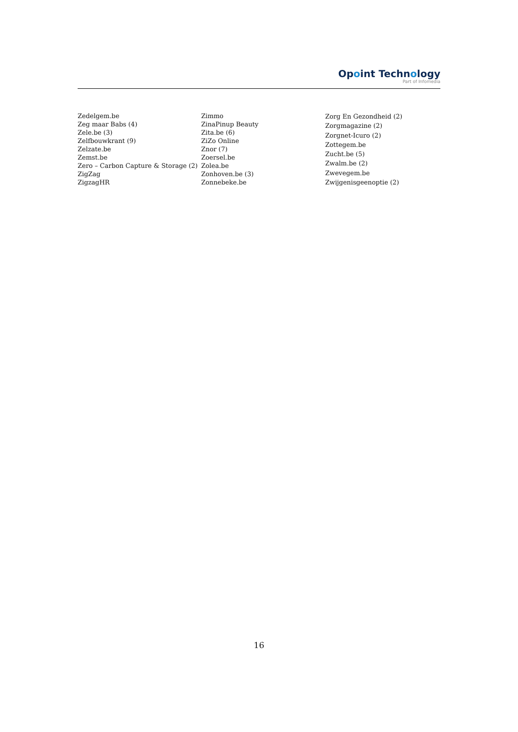Opoint Technology
Part of Infomedia
Zedelgem.be
Zeg maar Babs (4)
Zele.be (3)
Zelfbouwkrant (9)
Zelzate.be
Zemst.be
Zero – Carbon Capture & Storage (2)
ZigZag
ZigzagHR
Zimmo
ZinaPinup Beauty
Zita.be (6)
ZiZo Online
Znor (7)
Zoersel.be
Zolea.be
Zonhoven.be (3)
Zonnebeke.be
Zorg En Gezondheid (2)
Zorgmagazine (2)
Zorgnet-Icuro (2)
Zottegem.be
Zucht.be (5)
Zwalm.be (2)
Zwevegem.be
Zwijgenisgeenoptie (2)
16